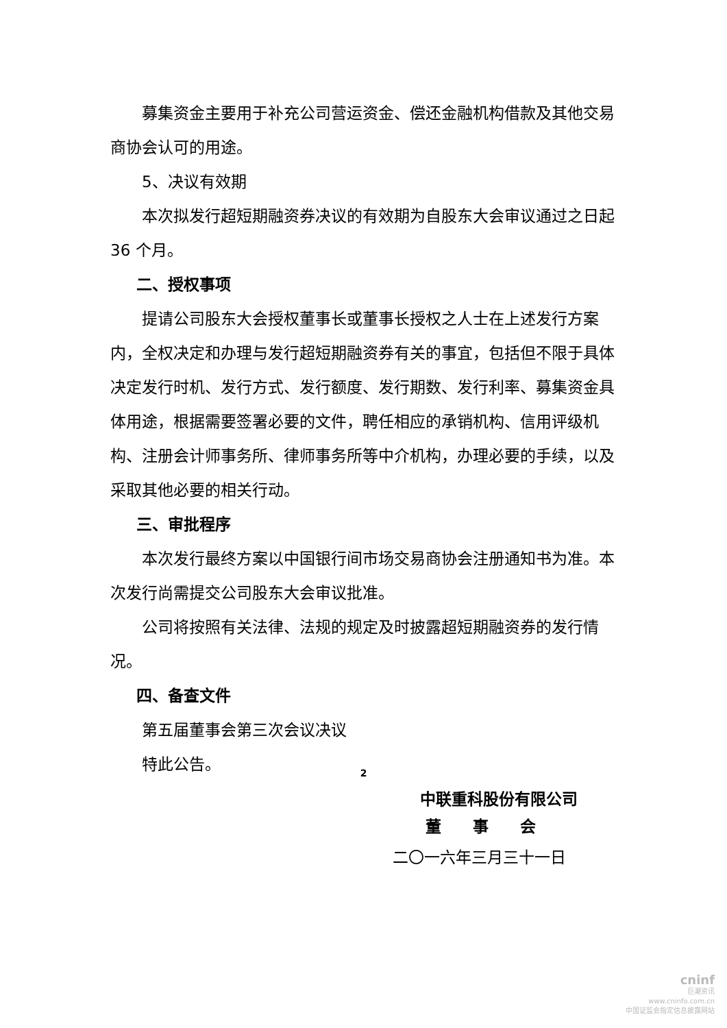募集资金主要用于补充公司营运资金、偿还金融机构借款及其他交易商协会认可的用途。
5、决议有效期
本次拟发行超短期融资券决议的有效期为自股东大会审议通过之日起 36 个月。
二、授权事项
提请公司股东大会授权董事长或董事长授权之人士在上述发行方案内，全权决定和办理与发行超短期融资券有关的事宜，包括但不限于具体决定发行时机、发行方式、发行额度、发行期数、发行利率、募集资金具体用途，根据需要签署必要的文件，聘任相应的承销机构、信用评级机构、注册会计师事务所、律师事务所等中介机构，办理必要的手续，以及采取其他必要的相关行动。
三、审批程序
本次发行最终方案以中国银行间市场交易商协会注册通知书为准。本次发行尚需提交公司股东大会审议批准。
公司将按照有关法律、法规的规定及时披露超短期融资券的发行情况。
四、备查文件
第五届董事会第三次会议决议
特此公告。
中联重科股份有限公司
董　　事　　会
二〇一六年三月三十一日
2
cninf
巨潮资讯
www.cninfo.com.cn
中国证监会指定信息披露网站